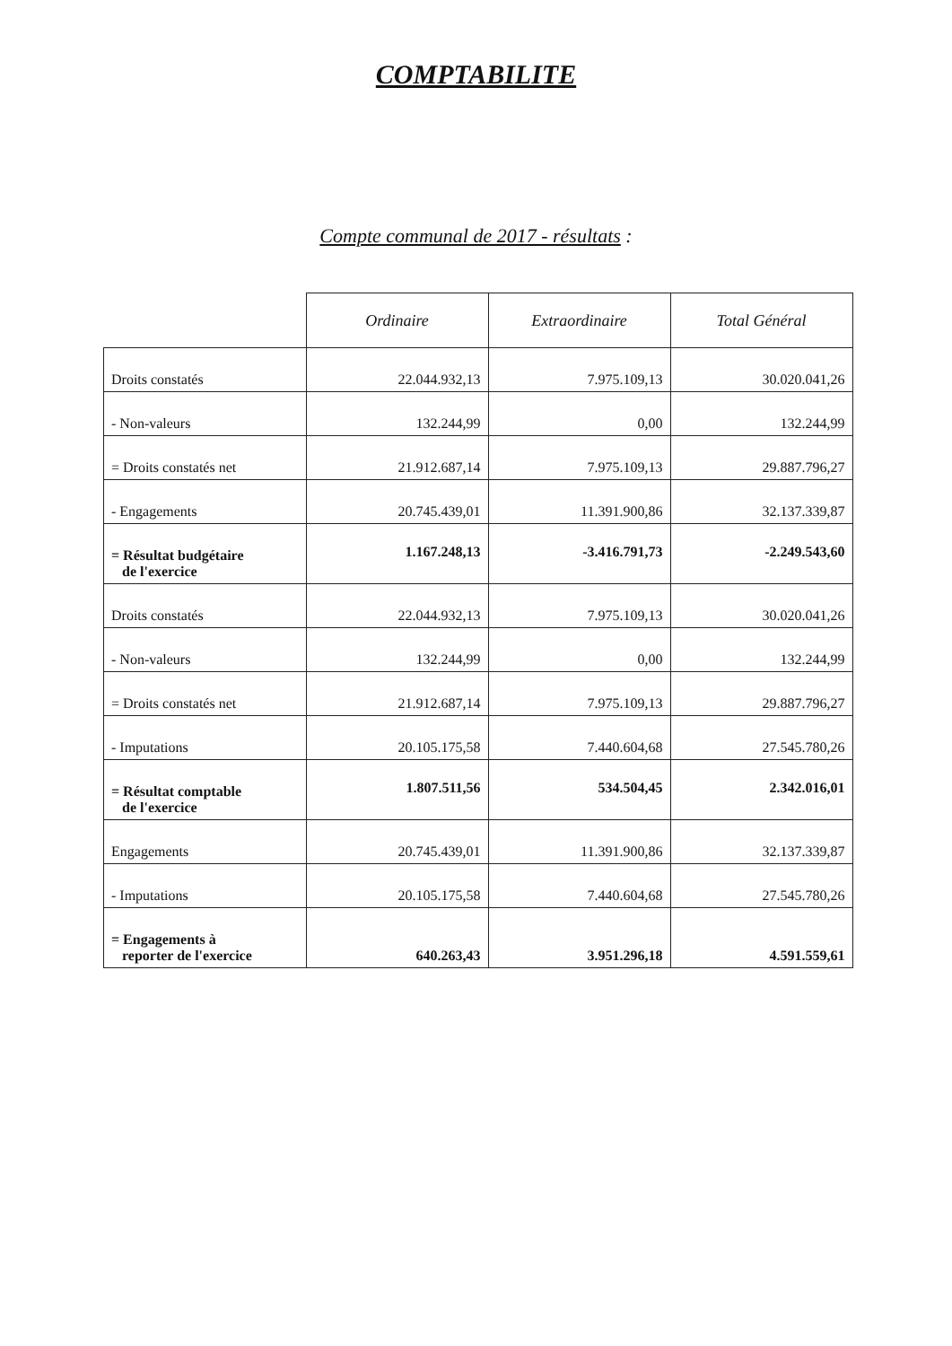COMPTABILITE
Compte communal de 2017 - résultats :
| | Ordinaire | Extraordinaire | Total Général |
| --- | --- | --- | --- |
| Droits constatés | 22.044.932,13 | 7.975.109,13 | 30.020.041,26 |
| - Non-valeurs | 132.244,99 | 0,00 | 132.244,99 |
| = Droits constatés net | 21.912.687,14 | 7.975.109,13 | 29.887.796,27 |
| - Engagements | 20.745.439,01 | 11.391.900,86 | 32.137.339,87 |
| = Résultat budgétaire de l'exercice | 1.167.248,13 | -3.416.791,73 | -2.249.543,60 |
| Droits constatés | 22.044.932,13 | 7.975.109,13 | 30.020.041,26 |
| - Non-valeurs | 132.244,99 | 0,00 | 132.244,99 |
| = Droits constatés net | 21.912.687,14 | 7.975.109,13 | 29.887.796,27 |
| - Imputations | 20.105.175,58 | 7.440.604,68 | 27.545.780,26 |
| = Résultat comptable de l'exercice | 1.807.511,56 | 534.504,45 | 2.342.016,01 |
| Engagements | 20.745.439,01 | 11.391.900,86 | 32.137.339,87 |
| - Imputations | 20.105.175,58 | 7.440.604,68 | 27.545.780,26 |
| = Engagements à reporter de l'exercice | 640.263,43 | 3.951.296,18 | 4.591.559,61 |